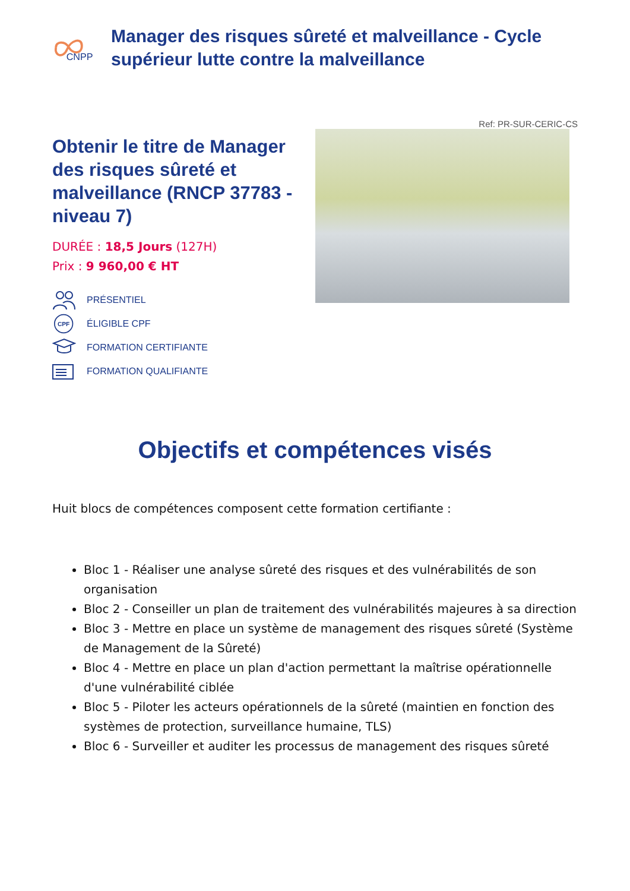CNPP
Manager des risques sûreté et malveillance - Cycle supérieur lutte contre la malveillance
Ref: PR-SUR-CERIC-CS
Obtenir le titre de Manager des risques sûreté et malveillance (RNCP 37783 - niveau 7)
DURÉE : 18,5 Jours (127H)
Prix : 9 960,00 € HT
PRÉSENTIEL
CPF
ÉLIGIBLE CPF
FORMATION CERTIFIANTE
FORMATION QUALIFIANTE
Objectifs et compétences visés
Huit blocs de compétences composent cette formation certifiante :
Bloc 1 - Réaliser une analyse sûreté des risques et des vulnérabilités de son organisation
Bloc 2 - Conseiller un plan de traitement des vulnérabilités majeures à sa direction
Bloc 3 - Mettre en place un système de management des risques sûreté (Système de Management de la Sûreté)
Bloc 4 - Mettre en place un plan d'action permettant la maîtrise opérationnelle d'une vulnérabilité ciblée
Bloc 5 - Piloter les acteurs opérationnels de la sûreté (maintien en fonction des systèmes de protection, surveillance humaine, TLS)
Bloc 6 - Surveiller et auditer les processus de management des risques sûreté